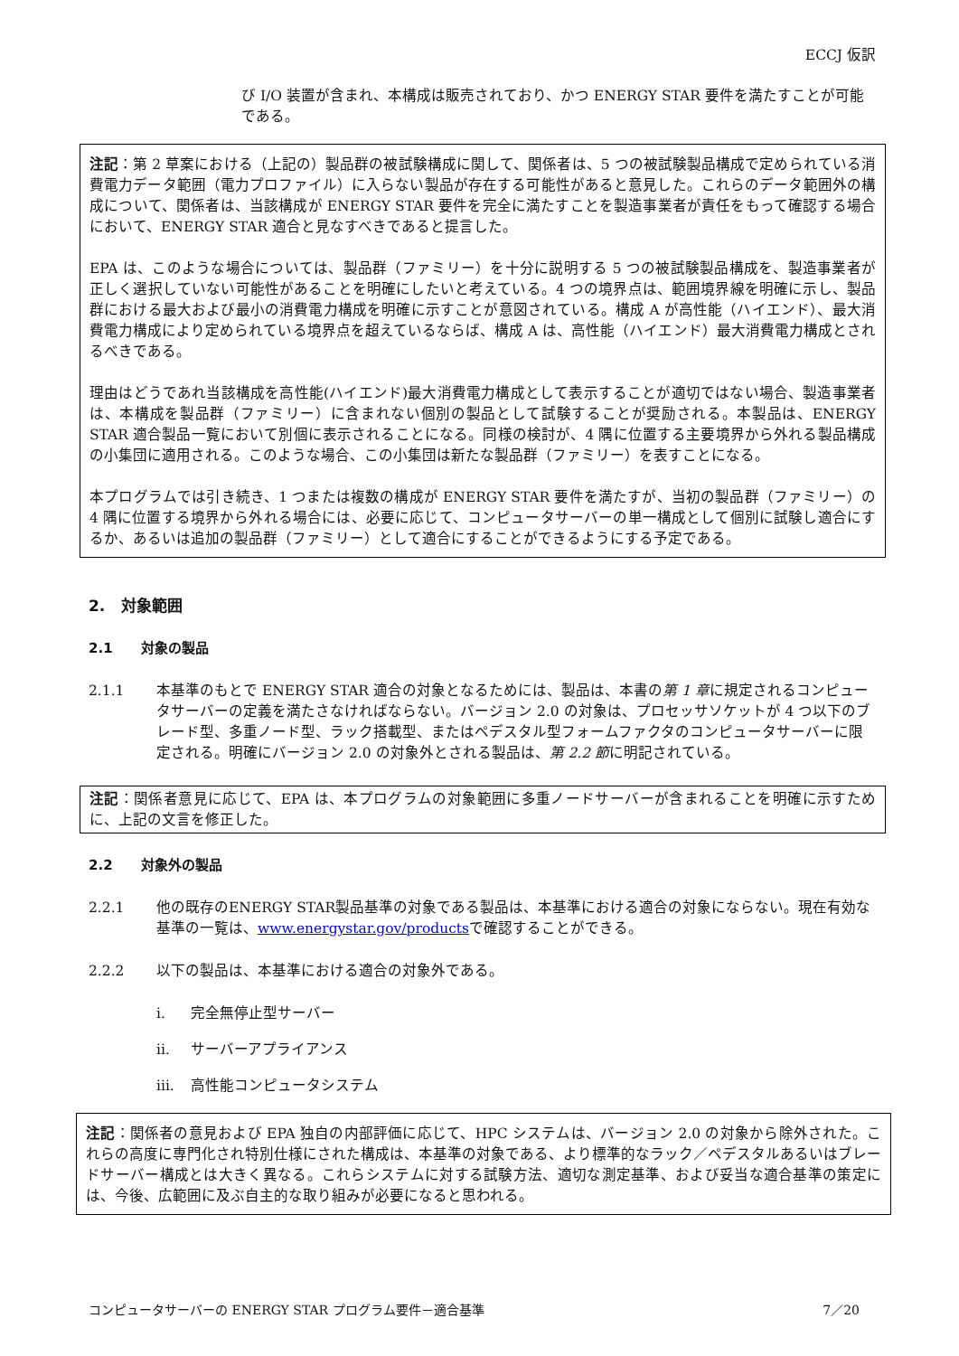ECCJ 仮訳
び I/O 装置が含まれ、本構成は販売されており、かつ ENERGY STAR 要件を満たすことが可能である。
注記：第 2 草案における（上記の）製品群の被試験構成に関して、関係者は、5 つの被試験製品構成で定められている消費電力データ範囲（電力プロファイル）に入らない製品が存在する可能性があると意見した。これらのデータ範囲外の構成について、関係者は、当該構成が ENERGY STAR 要件を完全に満たすことを製造事業者が責任をもって確認する場合において、ENERGY STAR 適合と見なすべきであると提言した。
EPA は、このような場合については、製品群（ファミリー）を十分に説明する 5 つの被試験製品構成を、製造事業者が正しく選択していない可能性があることを明確にしたいと考えている。4 つの境界点は、範囲境界線を明確に示し、製品群における最大および最小の消費電力構成を明確に示すことが意図されている。構成 A が高性能（ハイエンド）、最大消費電力構成により定められている境界点を超えているならば、構成 A は、高性能（ハイエンド）最大消費電力構成とされるべきである。
理由はどうであれ当該構成を高性能(ハイエンド)最大消費電力構成として表示することが適切ではない場合、製造事業者は、本構成を製品群（ファミリー）に含まれない個別の製品として試験することが奨励される。本製品は、ENERGY STAR 適合製品一覧において別個に表示されることになる。同様の検討が、4 隅に位置する主要境界から外れる製品構成の小集団に適用される。このような場合、この小集団は新たな製品群（ファミリー）を表すことになる。
本プログラムでは引き続き、1 つまたは複数の構成が ENERGY STAR 要件を満たすが、当初の製品群（ファミリー）の 4 隅に位置する境界から外れる場合には、必要に応じて、コンピュータサーバーの単一構成として個別に試験し適合にするか、あるいは追加の製品群（ファミリー）として適合にすることができるようにする予定である。
2. 対象範囲
2.1 対象の製品
2.1.1 本基準のもとで ENERGY STAR 適合の対象となるためには、製品は、本書の第 1 章に規定されるコンピュータサーバーの定義を満たさなければならない。バージョン 2.0 の対象は、プロセッサソケットが 4 つ以下のブレード型、多重ノード型、ラック搭載型、またはペデスタル型フォームファクタのコンピュータサーバーに限定される。明確にバージョン 2.0 の対象外とされる製品は、第 2.2 節に明記されている。
注記：関係者意見に応じて、EPA は、本プログラムの対象範囲に多重ノードサーバーが含まれることを明確に示すために、上記の文言を修正した。
2.2 対象外の製品
2.2.1 他の既存のENERGY STAR製品基準の対象である製品は、本基準における適合の対象にならない。現在有効な基準の一覧は、www.energystar.gov/productsで確認することができる。
2.2.2 以下の製品は、本基準における適合の対象外である。
i. 完全無停止型サーバー
ii. サーバーアプライアンス
iii. 高性能コンピュータシステム
注記：関係者の意見および EPA 独自の内部評価に応じて、HPC システムは、バージョン 2.0 の対象から除外された。これらの高度に専門化され特別仕様にされた構成は、本基準の対象である、より標準的なラック／ペデスタルあるいはブレードサーバー構成とは大きく異なる。これらシステムに対する試験方法、適切な測定基準、および妥当な適合基準の策定には、今後、広範囲に及ぶ自主的な取り組みが必要になると思われる。
コンピュータサーバーの ENERGY STAR プログラム要件－適合基準 7／20